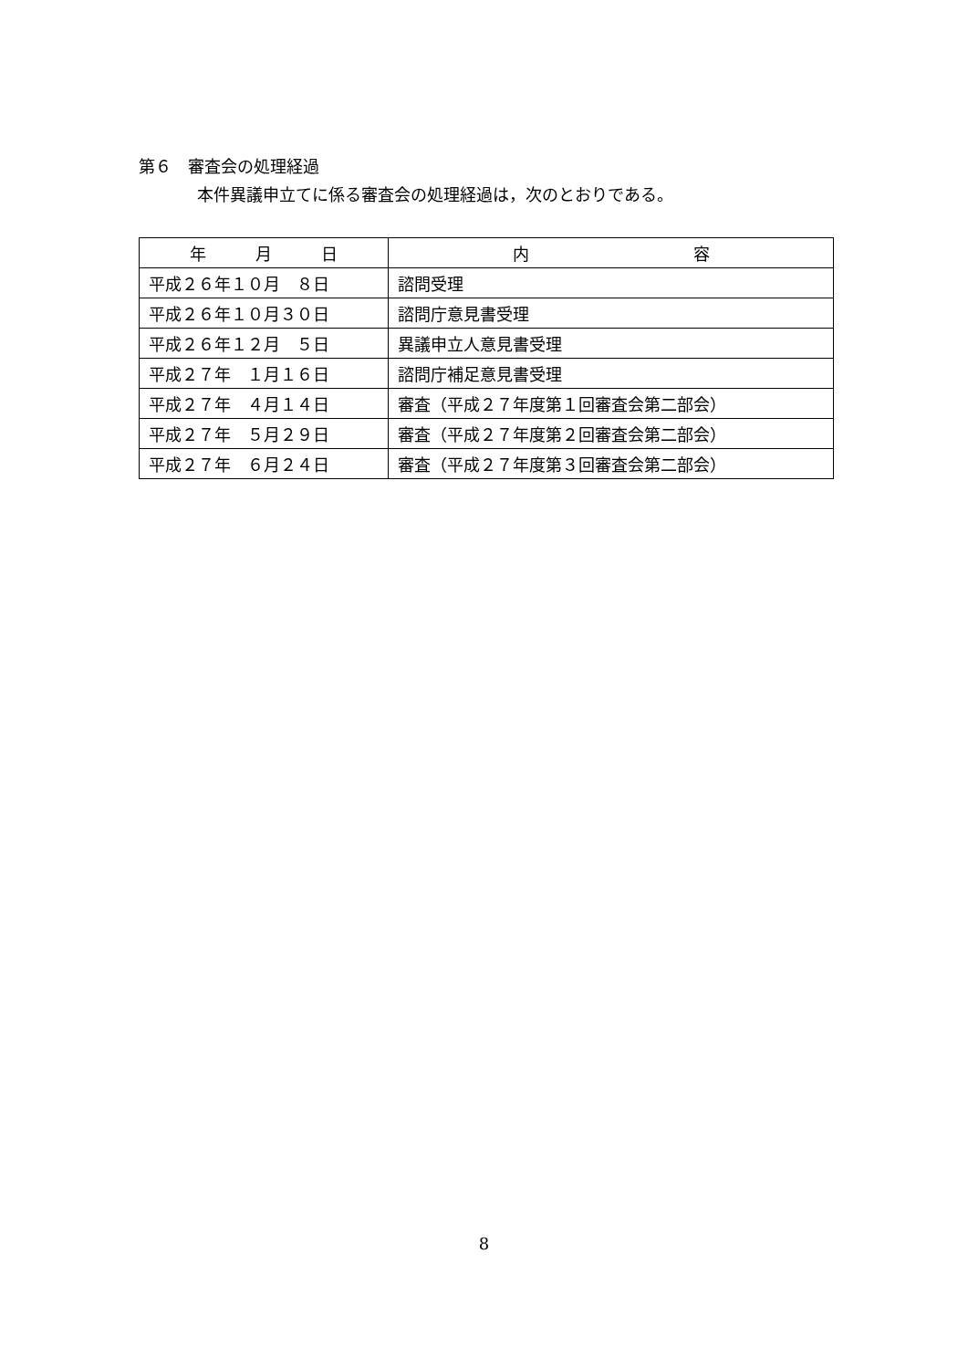第６　審査会の処理経過
本件異議申立てに係る審査会の処理経過は，次のとおりである。
| 年 月 日 | 内 容 |
| --- | --- |
| 平成２６年１０月 ８日 | 諮問受理 |
| 平成２６年１０月３０日 | 諮問庁意見書受理 |
| 平成２６年１２月 ５日 | 異議申立人意見書受理 |
| 平成２７年 １月１６日 | 諮問庁補足意見書受理 |
| 平成２７年 ４月１４日 | 審査（平成２７年度第１回審査会第二部会） |
| 平成２７年 ５月２９日 | 審査（平成２７年度第２回審査会第二部会） |
| 平成２７年 ６月２４日 | 審査（平成２７年度第３回審査会第二部会） |
8